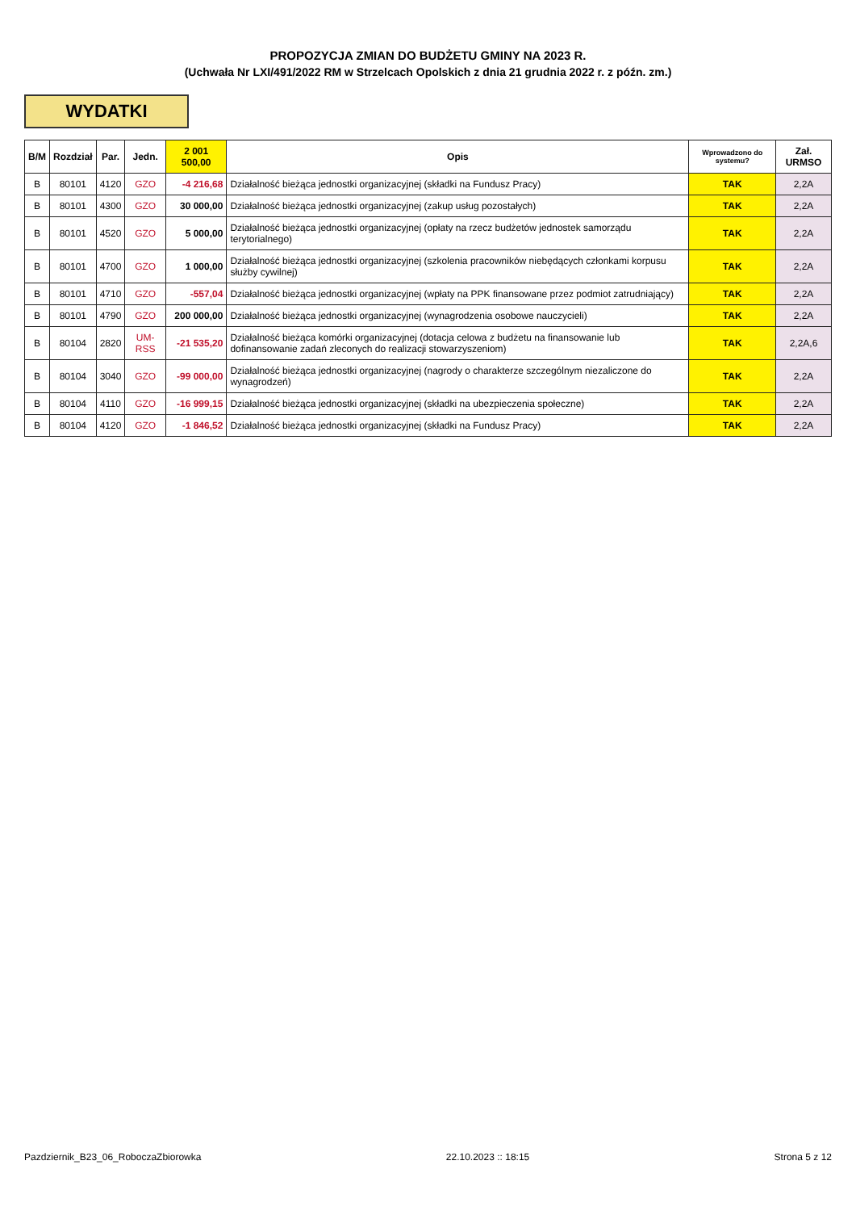PROPOZYCJA ZMIAN DO BUDŻETU GMINY NA 2023 R.
(Uchwała Nr LXI/491/2022 RM w Strzelcach Opolskich z dnia 21 grudnia 2022 r. z późn. zm.)
WYDATKI
| B/M | Rozdział | Par. | Jedn. | 2 001 500,00 | Opis | Wprowadzono do systemu? | Zał. URMSO |
| --- | --- | --- | --- | --- | --- | --- | --- |
| B | 80101 | 4120 | GZO | -4 216,68 | Działalność bieżąca jednostki organizacyjnej (składki na Fundusz Pracy) | TAK | 2,2A |
| B | 80101 | 4300 | GZO | 30 000,00 | Działalność bieżąca jednostki organizacyjnej (zakup usług pozostałych) | TAK | 2,2A |
| B | 80101 | 4520 | GZO | 5 000,00 | Działalność bieżąca jednostki organizacyjnej (opłaty na rzecz budżetów jednostek samorządu terytorialnego) | TAK | 2,2A |
| B | 80101 | 4700 | GZO | 1 000,00 | Działalność bieżąca jednostki organizacyjnej (szkolenia pracowników niebędących członkami korpusu służby cywilnej) | TAK | 2,2A |
| B | 80101 | 4710 | GZO | -557,04 | Działalność bieżąca jednostki organizacyjnej (wpłaty na PPK finansowane przez podmiot zatrudniający) | TAK | 2,2A |
| B | 80101 | 4790 | GZO | 200 000,00 | Działalność bieżąca jednostki organizacyjnej (wynagrodzenia osobowe nauczycieli) | TAK | 2,2A |
| B | 80104 | 2820 | UM-RSS | -21 535,20 | Działalność bieżąca komórki organizacyjnej (dotacja celowa z budżetu na finansowanie lub dofinansowanie zadań zleconych do realizacji stowarzyszeniom) | TAK | 2,2A,6 |
| B | 80104 | 3040 | GZO | -99 000,00 | Działalność bieżąca jednostki organizacyjnej (nagrody o charakterze szczególnym niezaliczone do wynagrodzeń) | TAK | 2,2A |
| B | 80104 | 4110 | GZO | -16 999,15 | Działalność bieżąca jednostki organizacyjnej (składki na ubezpieczenia społeczne) | TAK | 2,2A |
| B | 80104 | 4120 | GZO | -1 846,52 | Działalność bieżąca jednostki organizacyjnej (składki na Fundusz Pracy) | TAK | 2,2A |
Pazdziernik_B23_06_RoboczaZbiorowka 22.10.2023 :: 18:15 Strona 5 z 12